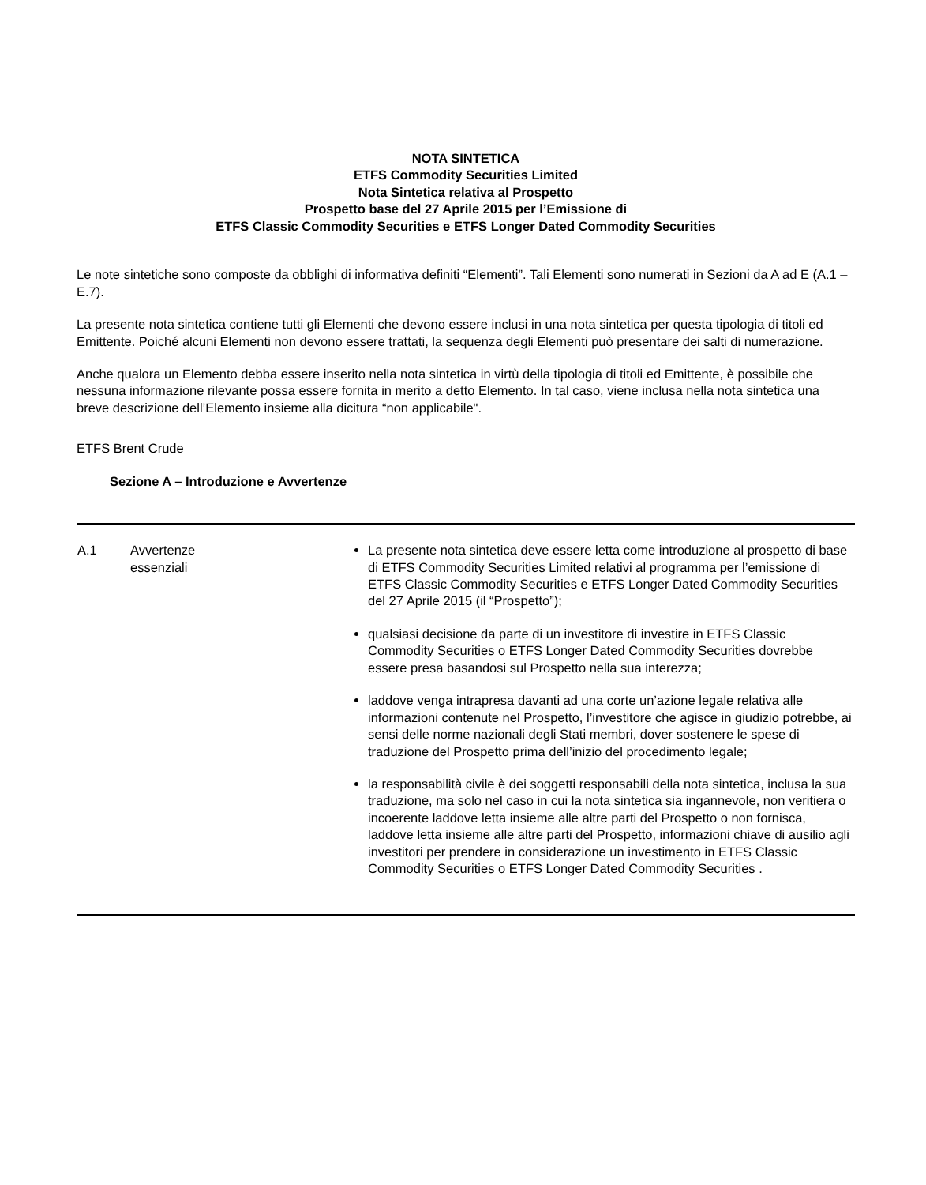NOTA SINTETICA
ETFS Commodity Securities Limited
Nota Sintetica relativa al Prospetto
Prospetto base del 27 Aprile 2015 per l’Emissione di
ETFS Classic Commodity Securities e ETFS Longer Dated Commodity Securities
Le note sintetiche sono composte da obblighi di informativa definiti “Elementi”. Tali Elementi sono numerati in Sezioni da A ad E (A.1 – E.7).
La presente nota sintetica contiene tutti gli Elementi che devono essere inclusi in una nota sintetica per questa tipologia di titoli ed Emittente. Poiché alcuni Elementi non devono essere trattati, la sequenza degli Elementi può presentare dei salti di numerazione.
Anche qualora un Elemento debba essere inserito nella nota sintetica in virtù della tipologia di titoli ed Emittente, è possibile che nessuna informazione rilevante possa essere fornita in merito a detto Elemento. In tal caso, viene inclusa nella nota sintetica una breve descrizione dell’Elemento insieme alla dicitura “non applicabile".
ETFS Brent Crude
Sezione A – Introduzione e Avvertenze
| A.1 | Avvertenze essenziali | La presente nota sintetica deve essere letta come introduzione al prospetto di base di ETFS Commodity Securities Limited relativi al programma per l’emissione di ETFS Classic Commodity Securities e ETFS Longer Dated Commodity Securities del 27 Aprile 2015 (il “Prospetto”); qualsiasi decisione da parte di un investitore di investire in ETFS Classic Commodity Securities o ETFS Longer Dated Commodity Securities dovrebbe essere presa basandosi sul Prospetto nella sua interezza; laddove venga intrapresa davanti ad una corte un’azione legale relativa alle informazioni contenute nel Prospetto, l’investitore che agisce in giudizio potrebbe, ai sensi delle norme nazionali degli Stati membri, dover sostenere le spese di traduzione del Prospetto prima dell’inizio del procedimento legale; la responsabilità civile è dei soggetti responsabili della nota sintetica, inclusa la sua traduzione, ma solo nel caso in cui la nota sintetica sia ingannevole, non veritiera o incoerente laddove letta insieme alle altre parti del Prospetto o non fornisca, laddove letta insieme alle altre parti del Prospetto, informazioni chiave di ausilio agli investitori per prendere in considerazione un investimento in ETFS Classic Commodity Securities o ETFS Longer Dated Commodity Securities . |